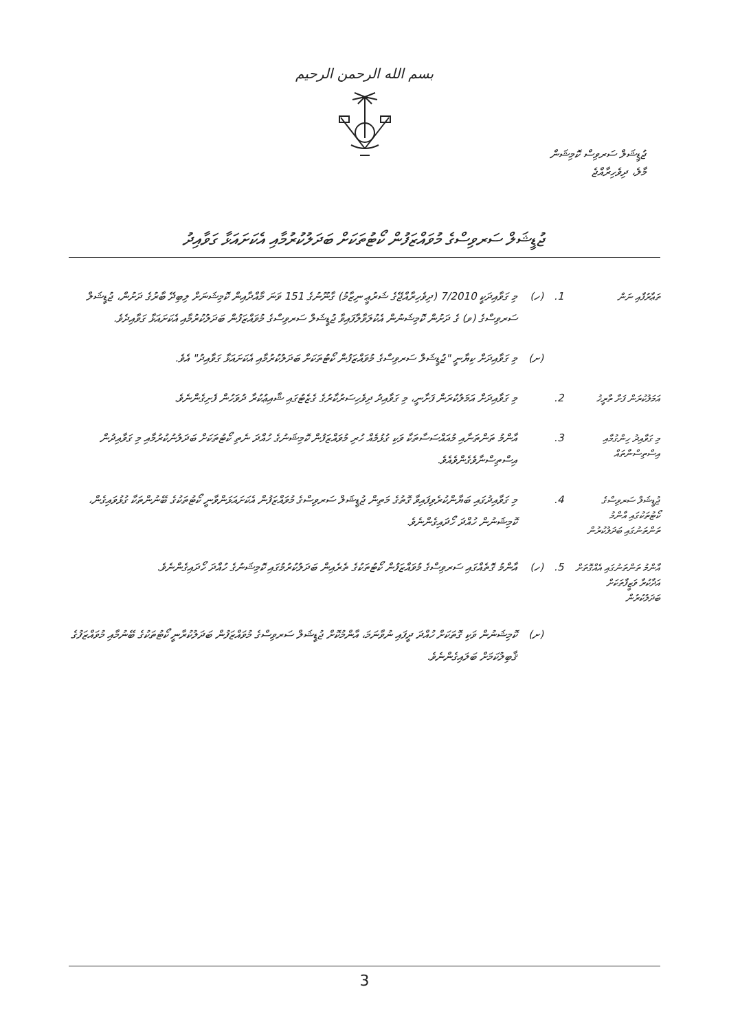بسم الله الرحمن الرحيم
ޖުޑީޝަލް ސަރވިސް ކޮމިޝަން
މާލެ، ދިވެހިރާއްޖެ
ޖުޑީޝަލް ސަރވިސްގެ މުވައްޒަފުން ކޯޓުތަކަށް ބަދަލުކުރުމާއި އެކަށައަޅާ ގަވާއިދު
| ތަޢާރުފާއި ނަން | 1. | (ހ) | މި ގަވާއިދަކީ 7/2010 (ދިވެހިރާއްޖޭގެ ޝަރުޢީ ނިޒާމު) ގާނޫނުގެ 151 ވަނަ މާއްދާއިން ކޮމިޝަނަށް ލިބިދޭ ބާރުގެ ދަށުން، ޖުޑީޝަލް ސަރވިސްގެ (ވ) ގެ ދަށުން ކޮމިޝަނުން އެކުލަވާލާފައިވާ ޖުޑީޝަލް ސަރވިސްގެ މުވައްޒަފުން ބަދަލުކުރުމާއި އެކަށައަޅާ ގަވާއިދެވެ. |
| | | (ށ) | މި ގަވާއިދަށް ކިޔާނީ "ޖުޑީޝަލް ސަރވިސްގެ މުވައްޒަފުން ކޯޓުތަކަށް ބަދަލުކުރުމާއި އެކަށައަޅާ ގަވާއިދު" އެވެ. |
| އަމަލުކުރަން ފަށާ ތާރީޚު | 2. | | މި ގަވާއިދަށް އަމަލުކުރަން ފަށާނީ، މި ގަވާއިދު ދިވެހިސަރުކާރުގެ ގެޒެޓުގައި ޝާއިޢުކުރާ ދުވަހުން ފެށިގެންނެވެ. |
| މި ގަވާއިދު ހިންގުމާއި އިސްތިސްނާތައް | 3. | | އާންމު ތަންތަނާއި މުއައްސަސާތަކާ ވަކި ގުޅުމެއް ހުރި މުވައްޒަފުން ކޮމިޝަނުގެ ހުއްދަ ނެތި ކޯޓުތަކަށް ބަދަލުނުކުރުމާއި މި ގަވާއިދުން އިސްތިސްނާވެގެންވެއެވެ. |
| ޖުޑީޝަލް ސަރވިސްގެ ކޯޓުތަކުގައި އާންމު ތަންތަނުގައި ބަދަލުކުރުން | 4. | | މި ގަވާއިދުގައި ބަޔާންކުރެވިފައިވާ ގޮތުގެ މަތިން ޖުޑީޝަލް ސަރވިސްގެ މުވައްޒަފުން އެކަށައަޅަންވާނީ ކޯޓުތަކުގެ ބޭނުންތަކާ ގުޅުވައިގެން، ކޮމިޝަނުން ހުއްދަ ހޯދައިގެންނެވެ. |
| އާންމު ތަންތަނުގައި އެއްގޮތަށް އަދާކުރާ ވަޒީފާތަކަށް ބަދަލުކުރުން | 5. | (ހ) | އާންމު ގޮތެއްގައި ސަރވިސްގެ މުވައްޒަފުން ކޯޓުތަކުގެ ތެރެއިން ބަދަލުކުރުމުގައި ކޮމިޝަނުގެ ހުއްދަ ހޯދައިގެންނެވެ. |
| | | (ށ) | ކޮމިޝަނުން ވަކި ގޮތަކަށް ހުއްދަ ދީފައި ނުވާނަމަ، އާންމުކޮށް ޖުޑީޝަލް ސަރވިސްގެ މުވައްޒަފުން ބަދަލުކުރާނީ ކޯޓުތަކުގެ ބޭނުމާއި މުވައްޒަފުގެ ޤާބިލުކަމަށް ބަލައިގެންނެވެ. |
3